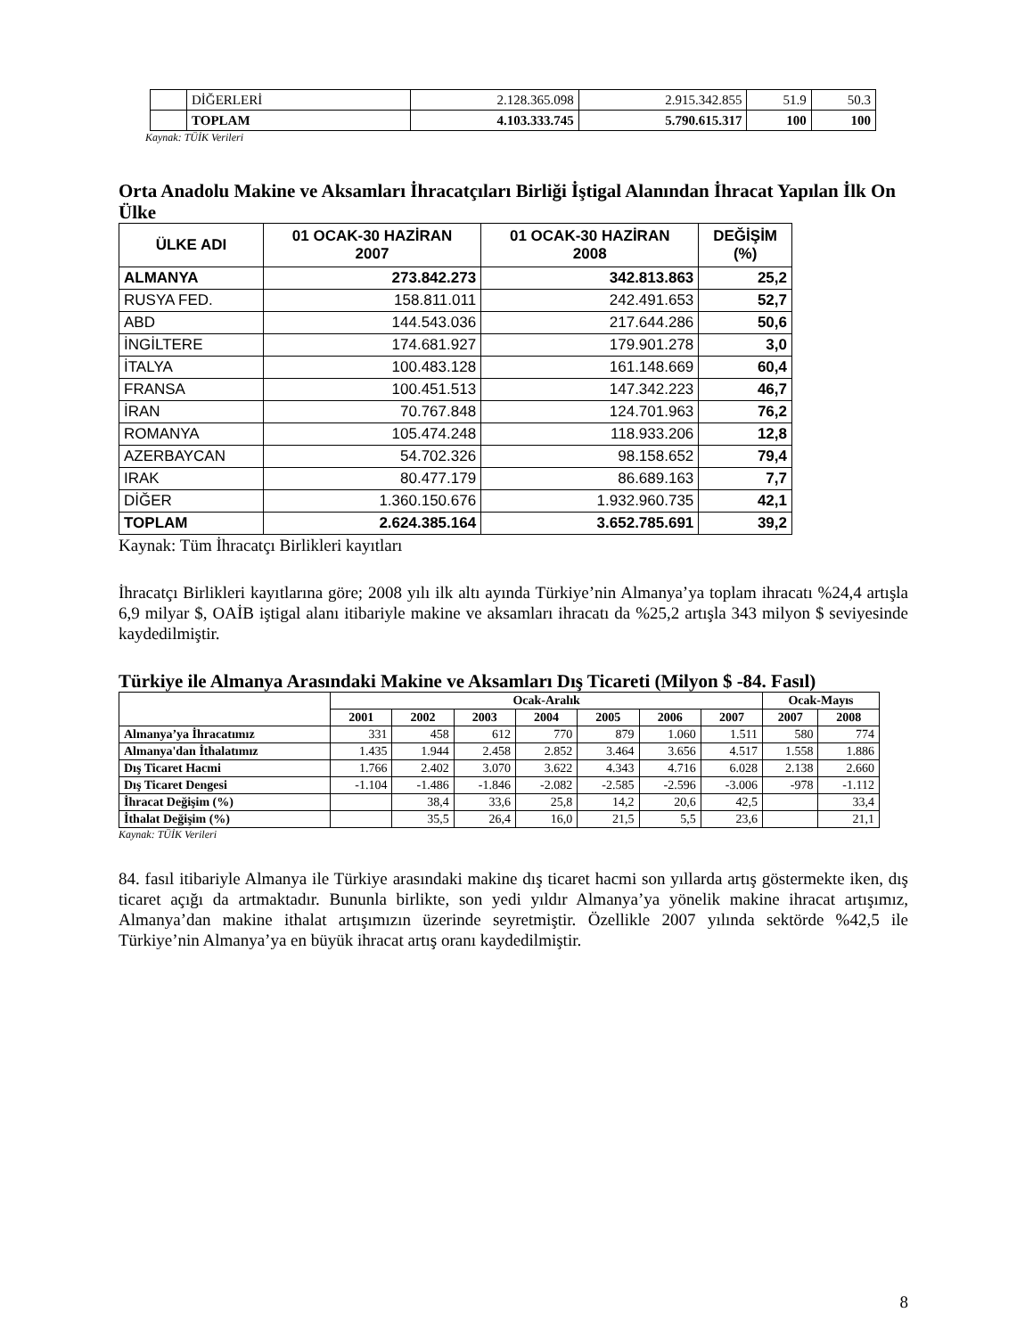| | DİĞERLERİ | 2.128.365.098 | 2.915.342.855 | 51.9 | 50.3 |
| | TOPLAM | 4.103.333.745 | 5.790.615.317 | 100 | 100 |
Kaynak: TÜİK Verileri
Orta Anadolu Makine ve Aksamları İhracatçıları Birliği İştigal Alanından İhracat Yapılan İlk On Ülke
| ÜLKE ADI | 01 OCAK-30 HAZİRAN 2007 | 01 OCAK-30 HAZİRAN 2008 | DEĞİŞİM (%) |
| --- | --- | --- | --- |
| ALMANYA | 273.842.273 | 342.813.863 | 25,2 |
| RUSYA FED. | 158.811.011 | 242.491.653 | 52,7 |
| ABD | 144.543.036 | 217.644.286 | 50,6 |
| İNGİLTERE | 174.681.927 | 179.901.278 | 3,0 |
| İTALYA | 100.483.128 | 161.148.669 | 60,4 |
| FRANSA | 100.451.513 | 147.342.223 | 46,7 |
| İRAN | 70.767.848 | 124.701.963 | 76,2 |
| ROMANYA | 105.474.248 | 118.933.206 | 12,8 |
| AZERBAYCAN | 54.702.326 | 98.158.652 | 79,4 |
| IRAK | 80.477.179 | 86.689.163 | 7,7 |
| DİĞER | 1.360.150.676 | 1.932.960.735 | 42,1 |
| TOPLAM | 2.624.385.164 | 3.652.785.691 | 39,2 |
Kaynak: Tüm İhracatçı Birlikleri kayıtları
İhracatçı Birlikleri kayıtlarına göre; 2008 yılı ilk altı ayında Türkiye’nin Almanya’ya toplam ihracatı %24,4 artışla 6,9 milyar $, OAİB iştigal alanı itibariyle makine ve aksamları ihracatı da %25,2 artışla 343 milyon $ seviyesinde kaydedilmiştir.
Türkiye ile Almanya Arasındaki Makine ve Aksamları Dış Ticareti (Milyon $ -84. Fasıl)
| | Ocak-Aralık | | | | | | | Ocak-Mayıs | |
| --- | --- | --- | --- | --- | --- | --- | --- | --- | --- |
| | 2001 | 2002 | 2003 | 2004 | 2005 | 2006 | 2007 | 2007 | 2008 |
| Almanya’ya İhracatımız | 331 | 458 | 612 | 770 | 879 | 1.060 | 1.511 | 580 | 774 |
| Almanya'dan İthalatımız | 1.435 | 1.944 | 2.458 | 2.852 | 3.464 | 3.656 | 4.517 | 1.558 | 1.886 |
| Dış Ticaret Hacmi | 1.766 | 2.402 | 3.070 | 3.622 | 4.343 | 4.716 | 6.028 | 2.138 | 2.660 |
| Dış Ticaret Dengesi | -1.104 | -1.486 | -1.846 | -2.082 | -2.585 | -2.596 | -3.006 | -978 | -1.112 |
| İhracat Değişim (%) | | 38,4 | 33,6 | 25,8 | 14,2 | 20,6 | 42,5 | | 33,4 |
| İthalat Değişim (%) | | 35,5 | 26,4 | 16,0 | 21,5 | 5,5 | 23,6 | | 21,1 |
Kaynak: TÜİK Verileri
84. fasıl itibariyle Almanya ile Türkiye arasındaki makine dış ticaret hacmi son yıllarda artış göstermekte iken, dış ticaret açığı da artmaktadır. Bununla birlikte, son yedi yıldır Almanya’ya yönelik makine ihracat artışımız, Almanya’dan makine ithalat artışımızın üzerinde seyretmiştir. Özellikle 2007 yılında sektörde %42,5 ile Türkiye’nin Almanya’ya en büyük ihracat artış oranı kaydedilmiştir.
8